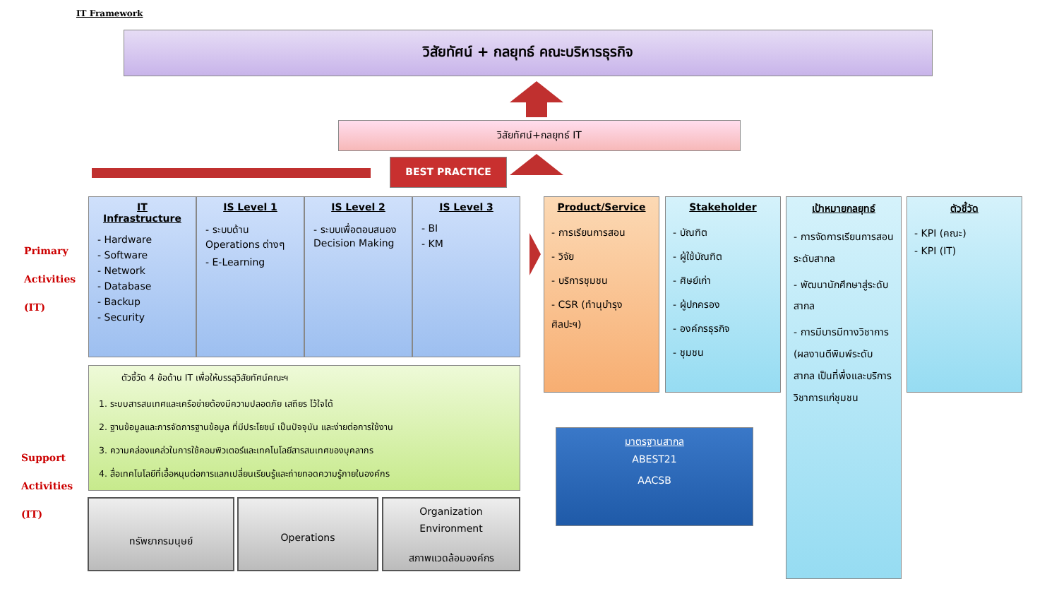IT Framework
วิสัยทัศน์ + กลยุทธ์ คณะบริหารธุรกิจ
วิสัยทัศน์+กลยุทธ์ IT
BEST PRACTICE
Primary
Activities
(IT)
Support
Activities
(IT)
IT Infrastructure
- Hardware
- Software
- Network
- Database
- Backup
- Security
IS Level 1
- ระบบด้าน Operations ต่างๆ
- E-Learning
IS Level 2
- ระบบเพื่อตอบสนอง Decision Making
IS Level 3
- BI
- KM
Product/Service
- การเรียนการสอน
- วิจัย
- บริการชุมชน
- CSR (ทำนุบำรุงศิลปะฯ)
Stakeholder
- บัณฑิต
- ผู้ใช้บัณฑิต
- ศิษย์เก่า
- ผู้ปกครอง
- องค์กรธุรกิจ
- ชุมชน
เป้าหมายกลยุทธ์
- การจัดการเรียนการสอนระดับสากล
- พัฒนานักศึกษาสู่ระดับสากล
- การมีบารมีทางวิชาการ (ผลงานตีพิมพ์ระดับสากล เป็นที่พึ่งและบริการวิชาการแก่ชุมชน
ตัวชี้วัด
- KPI (คณะ)
- KPI (IT)
มาตรฐานสากล
ABEST21
AACSB
ตัวชี้วัด 4 ข้อด้าน IT เพื่อให้บรรลุวิสัยทัศน์คณะฯ
1. ระบบสารสนเทศและเครือข่ายต้องมีความปลอดภัย เสถียร ไว้ใจได้
2. ฐานข้อมูลและการจัดการฐานข้อมูล ที่มีประโยชน์ เป็นปัจจุบัน และง่ายต่อการใช้งาน
3. ความคล่องแคล่วในการใช้คอมพิวเตอร์และเทคโนโลยีสารสนเทศของบุคลากร
4. สื่อเทคโนโลยีที่เอื้อหนุนต่อการแลกเปลี่ยนเรียนรู้และถ่ายทอดความรู้ภายในองค์กร
ทรัพยากรมนุษย์ Operations
Organization
Environment
สภาพแวดล้อมองค์กร